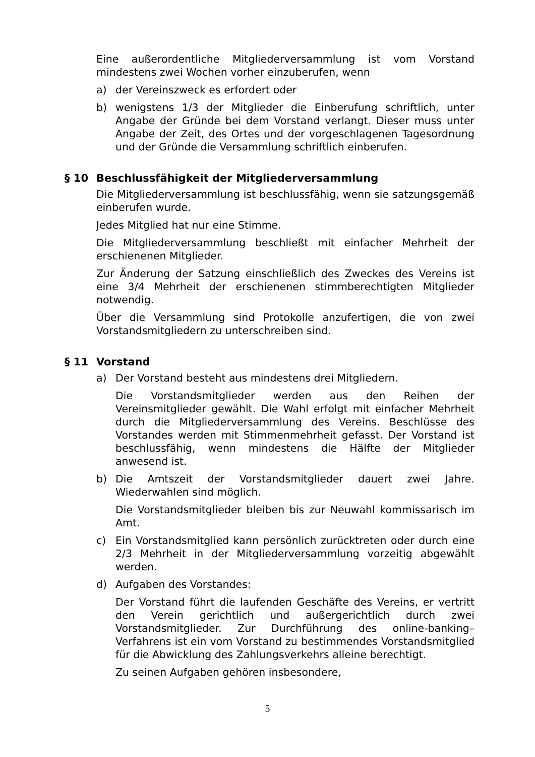Eine außerordentliche Mitgliederversammlung ist vom Vorstand mindestens zwei Wochen vorher einzuberufen, wenn
a) der Vereinszweck es erfordert oder
b) wenigstens 1/3 der Mitglieder die Einberufung schriftlich, unter Angabe der Gründe bei dem Vorstand verlangt. Dieser muss unter Angabe der Zeit, des Ortes und der vorgeschlagenen Tagesordnung und der Gründe die Versammlung schriftlich einberufen.
§ 10 Beschlussfähigkeit der Mitgliederversammlung
Die Mitgliederversammlung ist beschlussfähig, wenn sie satzungsgemäß einberufen wurde.
Jedes Mitglied hat nur eine Stimme.
Die Mitgliederversammlung beschließt mit einfacher Mehrheit der erschienenen Mitglieder.
Zur Änderung der Satzung einschließlich des Zweckes des Vereins ist eine 3/4 Mehrheit der erschienenen stimmberechtigten Mitglieder notwendig.
Über die Versammlung sind Protokolle anzufertigen, die von zwei Vorstandsmitgliedern zu unterschreiben sind.
§ 11 Vorstand
a) Der Vorstand besteht aus mindestens drei Mitgliedern.
Die Vorstandsmitglieder werden aus den Reihen der Vereinsmitglieder gewählt. Die Wahl erfolgt mit einfacher Mehrheit durch die Mitgliederversammlung des Vereins. Beschlüsse des Vorstandes werden mit Stimmenmehrheit gefasst. Der Vorstand ist beschlussfähig, wenn mindestens die Hälfte der Mitglieder anwesend ist.
b) Die Amtszeit der Vorstandsmitglieder dauert zwei Jahre. Wiederwahlen sind möglich.
Die Vorstandsmitglieder bleiben bis zur Neuwahl kommissarisch im Amt.
c) Ein Vorstandsmitglied kann persönlich zurücktreten oder durch eine 2/3 Mehrheit in der Mitgliederversammlung vorzeitig abgewählt werden.
d) Aufgaben des Vorstandes:
Der Vorstand führt die laufenden Geschäfte des Vereins, er vertritt den Verein gerichtlich und außergerichtlich durch zwei Vorstandsmitglieder. Zur Durchführung des online-banking–Verfahrens ist ein vom Vorstand zu bestimmendes Vorstandsmitglied für die Abwicklung des Zahlungsverkehrs alleine berechtigt.
Zu seinen Aufgaben gehören insbesondere,
5